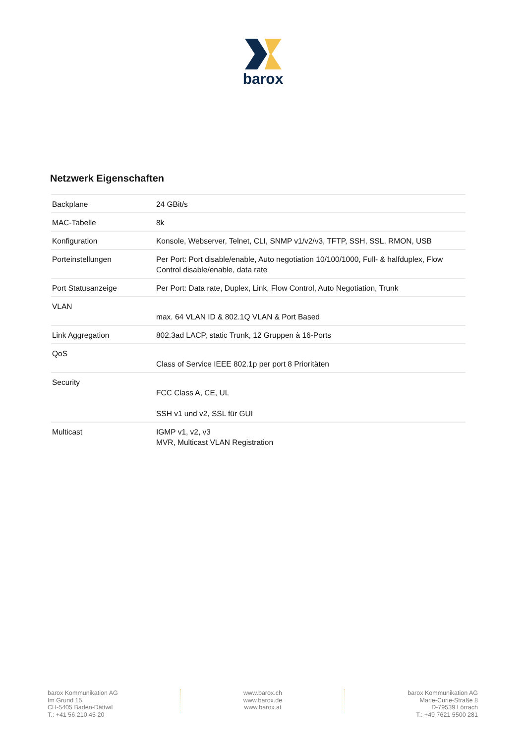barox
Netzwerk Eigenschaften
| Backplane | 24 GBit/s |
| MAC-Tabelle | 8k |
| Konfiguration | Konsole, Webserver, Telnet, CLI, SNMP v1/v2/v3, TFTP, SSH, SSL, RMON, USB |
| Porteinstellungen | Per Port: Port disable/enable, Auto negotiation 10/100/1000, Full- & halfduplex, Flow Control disable/enable, data rate |
| Port Statusanzeige | Per Port: Data rate, Duplex, Link, Flow Control, Auto Negotiation, Trunk |
| VLAN | max. 64 VLAN ID & 802.1Q VLAN & Port Based |
| Link Aggregation | 802.3ad LACP, static Trunk, 12 Gruppen à 16-Ports |
| QoS | Class of Service IEEE 802.1p per port 8 Prioritäten |
| Security | FCC Class A, CE, UL SSH v1 und v2, SSL für GUI |
| Multicast | IGMP v1, v2, v3 MVR, Multicast VLAN Registration |
barox Kommunikation AG
Im Grund 15
CH-5405 Baden-Dättwil
T.: +41 56 210 45 20
www.barox.ch
www.barox.de
www.barox.at
barox Kommunikation AG
Marie-Curie-Straße 8
D-79539 Lörrach
T.: +49 7621 5500 281